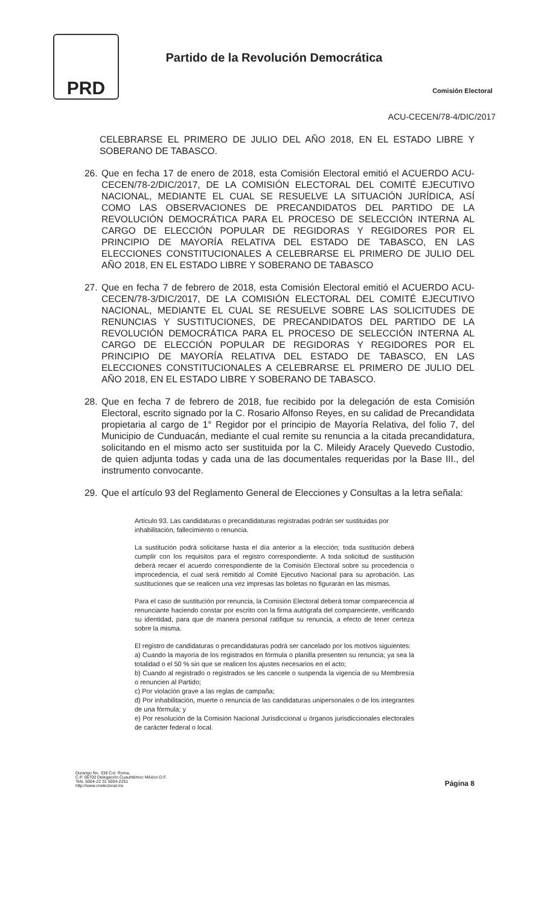PRD
Partido de la Revolución Democrática
Comisión Electoral
ACU-CECEN/78-4/DIC/2017
CELEBRARSE EL PRIMERO DE JULIO DEL AÑO 2018, EN EL ESTADO LIBRE Y SOBERANO DE TABASCO.
26. Que en fecha 17 de enero de 2018, esta Comisión Electoral emitió el ACUERDO ACU-CECEN/78-2/DIC/2017, DE LA COMISIÓN ELECTORAL DEL COMITÉ EJECUTIVO NACIONAL, MEDIANTE EL CUAL SE RESUELVE LA SITUACIÓN JURÍDICA, ASÍ COMO LAS OBSERVACIONES DE PRECANDIDATOS DEL PARTIDO DE LA REVOLUCIÓN DEMOCRÁTICA PARA EL PROCESO DE SELECCIÓN INTERNA AL CARGO DE ELECCIÓN POPULAR DE REGIDORAS Y REGIDORES POR EL PRINCIPIO DE MAYORÍA RELATIVA DEL ESTADO DE TABASCO, EN LAS ELECCIONES CONSTITUCIONALES A CELEBRARSE EL PRIMERO DE JULIO DEL AÑO 2018, EN EL ESTADO LIBRE Y SOBERANO DE TABASCO
27. Que en fecha 7 de febrero de 2018, esta Comisión Electoral emitió el ACUERDO ACU-CECEN/78-3/DIC/2017, DE LA COMISIÓN ELECTORAL DEL COMITÉ EJECUTIVO NACIONAL, MEDIANTE EL CUAL SE RESUELVE SOBRE LAS SOLICITUDES DE RENUNCIAS Y SUSTITUCIONES, DE PRECANDIDATOS DEL PARTIDO DE LA REVOLUCIÓN DEMOCRÁTICA PARA EL PROCESO DE SELECCIÓN INTERNA AL CARGO DE ELECCIÓN POPULAR DE REGIDORAS Y REGIDORES POR EL PRINCIPIO DE MAYORÍA RELATIVA DEL ESTADO DE TABASCO, EN LAS ELECCIONES CONSTITUCIONALES A CELEBRARSE EL PRIMERO DE JULIO DEL AÑO 2018, EN EL ESTADO LIBRE Y SOBERANO DE TABASCO.
28. Que en fecha 7 de febrero de 2018, fue recibido por la delegación de esta Comisión Electoral, escrito signado por la C. Rosario Alfonso Reyes, en su calidad de Precandidata propietaria al cargo de 1° Regidor por el principio de Mayoría Relativa, del folio 7, del Municipio de Cunduacán, mediante el cual remite su renuncia a la citada precandidatura, solicitando en el mismo acto ser sustituida por la C. Mileidy Aracely Quevedo Custodio, de quien adjunta todas y cada una de las documentales requeridas por la Base III., del instrumento convocante.
29. Que el artículo 93 del Reglamento General de Elecciones y Consultas a la letra señala:
Artículo 93. Las candidaturas o precandidaturas registradas podrán ser sustituidas por
inhabilitación, fallecimiento o renuncia.
La sustitución podrá solicitarse hasta el día anterior a la elección; toda sustitución deberá cumplir con los requisitos para el registro correspondiente. A toda solicitud de sustitución deberá recaer el acuerdo correspondiente de la Comisión Electoral sobre su procedencia o improcedencia, el cual será remitido al Comité Ejecutivo Nacional para su aprobación. Las sustituciones que se realicen una vez impresas las boletas no figurarán en las mismas.
Para el caso de sustitución por renuncia, la Comisión Electoral deberá tomar comparecencia al renunciante haciendo constar por escrito con la firma autógrafa del compareciente, verificando su identidad, para que de manera personal ratifique su renuncia, a efecto de tener certeza sobre la misma.
El registro de candidaturas o precandidaturas podrá ser cancelado por los motivos siguientes:
a) Cuando la mayoría de los registrados en fórmula o planilla presenten su renuncia; ya sea la totalidad o el 50 % sin que se realicen los ajustes necesarios en el acto;
b) Cuando al registrado o registrados se les cancele o suspenda la vigencia de su Membresía o renuncien al Partido;
c) Por violación grave a las reglas de campaña;
d) Por inhabilitación, muerte o renuncia de las candidaturas unipersonales o de los integrantes de una fórmula; y
e) Por resolución de la Comisión Nacional Jurisdiccional u órganos jurisdiccionales electorales de carácter federal o local.
Durango No. 338 Col. Roma,
C.P. 06700 Delegación Cuauhtémoc México D.F.
Tels. 5004-22 31 5004-2251
http://www.cnelectoral.mx
Página 8